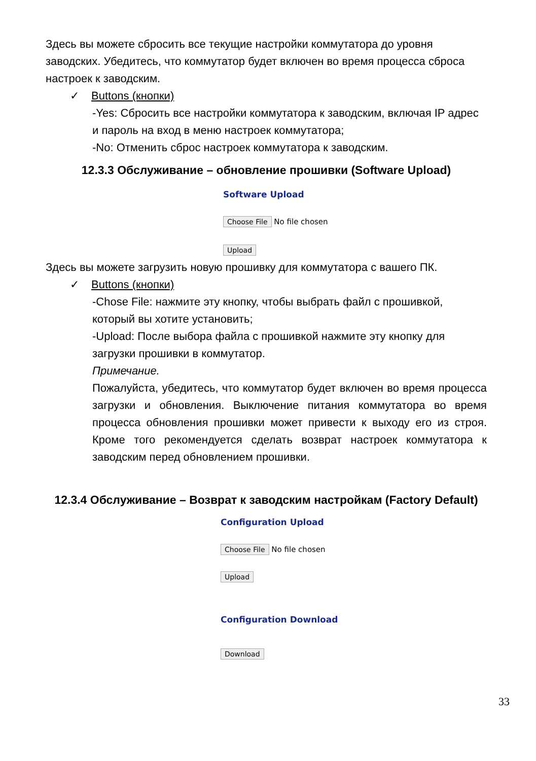Здесь вы можете сбросить все текущие настройки коммутатора до уровня заводских. Убедитесь, что коммутатор будет включен во время процесса сброса настроек к заводским.
✓ Buttons (кнопки)
-Yes: Сбросить все настройки коммутатора к заводским, включая IP адрес и пароль на вход в меню настроек коммутатора;
-No: Отменить сброс настроек коммутатора к заводским.
12.3.3 Обслуживание – обновление прошивки (Software Upload)
Software Upload
Choose File No file chosen
Upload
Здесь вы можете загрузить новую прошивку для коммутатора с вашего ПК.
✓ Buttons (кнопки)
-Chose File: нажмите эту кнопку, чтобы выбрать файл с прошивкой, который вы хотите установить;
-Upload: После выбора файла с прошивкой нажмите эту кнопку для загрузки прошивки в коммутатор.
Примечание.
Пожалуйста, убедитесь, что коммутатор будет включен во время процесса загрузки и обновления. Выключение питания коммутатора во время процесса обновления прошивки может привести к выходу его из строя. Кроме того рекомендуется сделать возврат настроек коммутатора к заводским перед обновлением прошивки.
12.3.4 Обслуживание – Возврат к заводским настройкам (Factory Default)
Configuration Upload
Choose File No file chosen
Upload
Configuration Download
Download
33